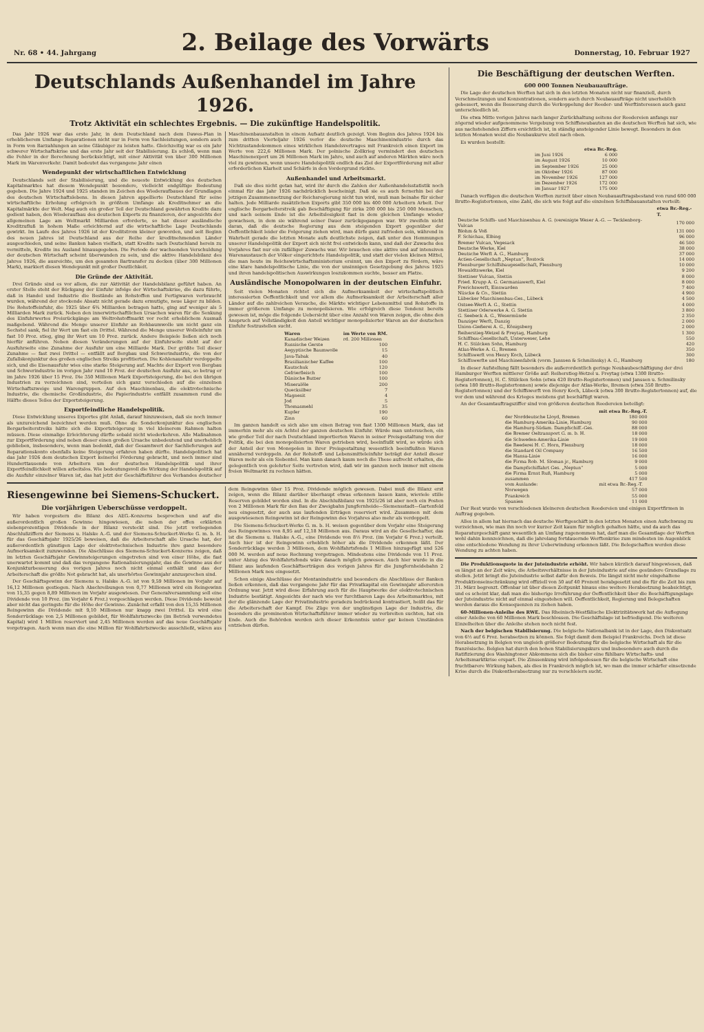Nr. 68 • 44. Jahrgang 2. Beilage des Vorwärts Donnerstag, 10. Februar 1927
Deutschlands Außenhandel im Jahre 1926.
Trotz Aktivität ein schlechtes Ergebnis. — Die zukünftige Handelspolitik.
Das Jahr 1926 war das erste Jahr, in dem Deutschland nach dem Dawes-Plan in erheblicherem Umfange Reparationen nicht nur in Form von Sachleistungen, sondern auch in Form von Barzahlungen an seine Gläubiger zu leisten hatte. Gleichzeitig war es ein Jahr schwerer Wirtschaftskrise und das erste Jahr seit der Stabilisierung. Es schloß, wenn man die Fehler in der Berechnung berücksichtigt, mit einer Aktivität von über 300 Millionen Mark im Warenverkehr. Damit bedeutet das vergangene Jahr einen
Wendepunkt der wirtschaftlichen Entwicklung
Deutschlands seit der Stabilisierung, und die neueste Entwicklung des deutschen Kapitalmarktes hat diesem Wendepunkt besondere, vielleicht endgültige Bedeutung gegeben. Die Jahre 1924 und 1925 standen im Zeichen des Wiederaufbaues der Grundlagen des deutschen Wirtschaftslebens. In diesen Jahren appellierte Deutschland für seine wirtschaftliche Erholung erfolgreich in größtem Umfange als Kreditnehmer an die Kapitalmärkte der Welt. Mag auch ein großer Teil der Deutschland gewährten Kredite dazu gedient haben, den Wiederaufbau des deutschen Exports zu finanzieren, der angesichts der allgemeinen Lage am Weltmarkt Milliarden erforderte, so hat dieser ausländische Kreditzufluß in hohem Maße erleichternd auf die wirtschaftliche Lage Deutschlands gewirkt. Im Laufe des Jahres 1926 ist der Kreditstrom kleiner geworden, und seit Beginn des neuen Jahres ist Deutschland aus der Reihe der kreditnehmenden Länder ausgeschieden, und seine Banken haben vielfach, statt Kredite nach Deutschland herein zu vermitteln, Kredite ins Ausland hinausgegeben. Die Periode der wachsenden Verschuldung der deutschen Wirtschaft scheint überwunden zu sein, und die aktive Handelsbilanz des Jahres 1926, die ausreichte, um den gesamten Bartransfer zu decken (über 300 Millionen Mark), markiert diesen Wendepunkt mit großer Deutlichkeit.
Die Gründe der Aktivität.
Drei Gründe sind es vor allem, die zur Aktivität der Handelsbilanz geführt haben. An erster Stelle steht der Rückgang der Einfuhr infolge der Wirtschaftskrise, die dazu führte, daß in Handel und Industrie die Bestände an Rohstoffen und Fertigwaren verbraucht wurden, während der stockende Absatz nicht gerade dazu ermutigte, neue Läger zu bilden. Die Rohstoffeinfuhr, die 1925 über 6¾ Milliarden betragen hatte, ging auf weniger als 5 Milliarden Mark zurück. Neben den innerwirtschaftlichen Ursachen waren für die Senkung des Einfuhrwertes Preisrückgänge am Weltrohstoffmarkt vor recht erheblichem Ausmaß maßgebend. Während die Menge unserer Einfuhr an Rohbaumwolle um nicht ganz ein Sechstel sank, fiel ihr Wert um fast ein Drittel. Während die Menge unserer Wolleinfuhr um fast 10 Proz. stieg, ging ihr Wert um 10 Proz. zurück. Andere Beispiele ließen sich noch hierfür anführen. Neben diesen Veränderungen auf der Einfuhrseite steht auf der Ausfuhrseite eine Zunahme der Ausfuhr um eine Milliarde Mark. Der größte Teil dieser Zunahme — fast zwei Drittel — entfällt auf Bergbau und Schwerindustrie, die von der Zufallskonjunktur des großen englischen Streiks profitierten. Die Kohlenausfuhr verdoppelte sich, und die Eisenausfuhr wies eine starke Steigerung auf. Machte der Export von Bergbau und Schwerindustrie im vorigen Jahr rund 10 Proz. der deutschen Ausfuhr aus, so betrug er im Jahre 1926 über 15 Proz. Die 350 Millionen Mark Exportsteigerung, die bei den übrigen Industrien zu verzeichnen sind, verteilen sich ganz verschieden auf die einzelnen Wirtschaftszweige und Warengruppen. Auf den Maschinenbau, die elektrotechnische Industrie, die chemische Großindustrie, die Papierindustrie entfällt zusammen rund die Hälfte dieses Teiles der Exportsteigerung.
Exportfeindliche Handelspolitik.
Diese Entwicklung unseres Exportes gibt Anlaß, darauf hinzuweisen, daß sie noch immer als unzureichend bezeichnet werden muß. Ohne die Sonderkonjunktur des englischen Bergarbeiterstreiks hätte sich die Exportsteigerung in viel kleinerem Rahmen halten müssen. Diese einmalige Erleichterung dürfte sobald nicht wiederkehren. Alle Maßnahmen zur Exportförderung sind neben dieser einen großen Ursache unbedeutend und unerheblich geblieben, insbesondere, wenn man bedenkt, daß der Gesamtwert der Sachlieferungen auf Reparationskonto ebenfalls keine Steigerung erfahren haben dürfte. Handelspolitisch hat das Jahr 1926 dem deutschen Export keinerlei Förderung gebracht, und noch immer sind Hunderttausende von Arbeitern um der deutschen Handelspolitik und ihrer Exportfeindlichkeit willen arbeitslos. Wie bedeutungsvoll die Wirkung der Handelspolitik auf die Ausfuhr einzelner Waren ist, das hat jetzt der Geschäftsführer des Verbandes deutscher Maschinenbauanstalten in einem Aufsatz deutlich gezeigt. Vom Beginn des Jahres 1924 bis zum dritten Vierteljahr 1926 verlor die deutsche Maschinenindustrie durch das Nichtzustandekommen eines wirklichen Handelsvertrages mit Frankreich einen Export im Werte von 222,6 Millionen Mark. Der polnische Zollkrieg vermindert den deutschen Maschinenexport um 26 Millionen Mark im Jahre, und auch auf anderen Märkten wäre noch viel zu gewinnen, wenn unsere Handelspolitik endlich das Ziel der Exportförderung mit aller erforderlichen Klarheit und Schärfe in den Vordergrund rückte.
Außenhandel und Arbeitsmarkt.
Daß sie dies nicht getan hat, wird ihr durch die Zahlen der Außenhandelsstatistik noch einmal für das Jahr 1926 nachdrücklich bescheinigt. Daß sie es auch fernerhin bei der jetzigen Zusammensetzung der Reichsregierung nicht tun wird, muß man beinahe für sicher halten. Jede Milliarde zusätzlichen Exports gibt 350 000 bis 400 000 Arbeitern Arbeit. Der englische Bergarbeiterstreik gab Beschäftigung für zirka 200 000 bis 250 000 Menschen, und nach seinem Ende ist die Arbeitslosigkeit fast in dem gleichen Umfange wieder gewachsen, in dem sie während seiner Dauer zurückgegangen war. Wir zweifeln nicht daran, daß die deutsche Regierung aus dem steigenden Export gegenüber der Oeffentlichkeit leider die Folgerung ziehen wird, man dürfe ganz zufrieden sein, während in Wahrheit gerade die letzten Monate aufs deutlichste zeigen, daß unter den Hemmungen unserer Handelspolitik der Export sich nicht frei entwickeln kann, und daß der Zuwachs des Vorjahres fast nur ein zufälliger Zuwachs war. Wir brauchen eine aktive und auf intensiven Warenaustausch der Völker eingerichtete Handelspolitik, und statt der vielen kleinen Mittel, die man heute im Reichswirtschaftsministerium ersinnt, um den Export zu fördern, wäre eine klare handelspolitische Linie, die von der unsinnigen Gesetzgebung des Jahres 1925 und ihren handelspolitischen Auswirkungen loszukommen suchte, besser am Platze.
Ausländische Monopolwaren in der deutschen Einfuhr.
Seit vielen Monaten richtet sich die Aufmerksamkeit der wirtschaftspolitisch interessierten Oeffentlichkeit und vor allem die Aufmerksamkeit der Arbeiterschaft aller Länder auf die zahlreichen Versuche, die Märkte wichtiger Lebensmittel und Rohstoffe in immer größerem Umfange zu monopolisieren. Wie erfolgreich diese Tendenz bereits gewesen ist, möge die folgende Uebersicht über eine Anzahl von Waren zeigen, die ohne den Anspruch auf Vollständigkeit den Anteil wichtiger monopolisierter Waren an der deutschen Einfuhr festzustellen sucht.
| Waren | im Werte von RM. |
| --- | --- |
| Kanadischer Weizen | rd. 200 Millionen |
| Russische Gerste | 100 |
| Aegyptische Baumwolle | 15 |
| Java-Tabak | 40 |
| Brasilianischer Kaffee | 100 |
| Kautschuk | 120 |
| Gefrierfleisch | 100 |
| Dänische Butter | 100 |
| Mineralöle | 200 |
| Quecksilber | 7 |
| Magnesit | 4 |
| Jod | 5 |
| Thomasmehl | 35 |
| Kupfer | 190 |
| Zinn | 60 |
Im ganzen handelt es sich also um einen Betrag von fast 1300 Millionen Mark, das ist immerhin mehr als ein Achtel der ganzen deutschen Einfuhr. Würde man untersuchen, ein wie großer Teil der nach Deutschland importierten Waren in seiner Preisgestaltung von der Politik, die bei den monopolisierten Waren getrieben wird, beeinflußt wird, so würde sich der Anteil der von Monopolen in ihrer Preisgestaltung wesentlich beeinflußten Waren annähernd verdoppeln. An der Rohstoff- und Lebensmitteleinfuhr beträgt der Anteil dieser Waren mehr als ein Siebentel. Man kann danach kaum noch die These aufrecht erhalten, die gelegentlich von gelehrter Seite vertreten wird, daß wir im ganzen noch immer mit einem freien Weltmarkt zu rechnen hätten.
Riesengewinne bei Siemens-Schuckert.
Die vorjährigen Ueberschüsse verdoppelt.
Wir haben vorgestern die Bilanz des AEG.-Konzerns besprochen und auf die außerordentlich großen Gewinne hingewiesen, die neben der offen erklärten siebenprozentigen Dividende in der Bilanz versteckt sind. Die jetzt vorliegenden Abschlußziffern der Siemens u. Halske A.-G. und der Siemens-Schuckert-Werke G. m. b. H. für das Geschäftsjahr 1925/26 beweisen, daß die Arbeiterschaft alle Ursache hat, der außerordentlich günstigen Lage der elektrotechnischen Industrie ihre ganz besondere Aufmerksamkeit zuzuwenden. Die Abschlüsse des Siemens-Schuckert-Konzerns zeigen, daß im letzten Geschäftsjahr Gewinnsteigerungen eingetreten sind von einer Höhe, die fast unerwartet kommt und daß das vergangene Rationalisierungsjahr, das die Gewinne aus der Konjunkturbesserung des vorigen Jahres noch nicht einmal enthält und das der Arbeiterschaft die größte Not gebracht hat, als unerhörtes Gewinnjahr anzusprechen sind.
Der Geschäftsgewinn der Siemens u. Halske A.-G. ist von 9,59 Millionen im Vorjahr auf 16,12 Millionen gestiegen. Nach Abschreibungen von 0,77 Millionen wird ein Reingewinn von 15,35 gegen 8,89 Millionen im Vorjahr ausgewiesen. Der Generalversammlung soll eine Dividende von 10 Proz. (im Vorjahr 6 Proz.) vorgeschlagen werden. Diese Dividende beweist aber nicht das geringste für die Höhe der Gewinne. Zunächst erfaßt von den 15,35 Millionen Reingewinn die Dividende mit 9,10 Millionen nur knapp zwei Drittel. Es wird eine Sonderrücklage von 2,5 Millionen gebildet, für Wohlfahrtszwecke (im Betrieb verwendetes Kapital) wird 1 Million reserviert und 2,45 Millionen werden auf das neue Geschäftsjahr vorgetragen. Auch wenn man die eine Million für Wohlfahrtszwecke ausschließt, wären aus dem Reingewinn über 15 Proz. Dividende möglich gewesen. Dabei muß die Bilanz erst zeigen, wenn die Bilanz darüber überhaupt etwas erkennen lassen kann, wieviele stille Reserven gebildet worden sind. In die Abschlußbilanz von 1925/26 ist aber noch ein Posten von 2 Millionen Mark für den Bau der Zweigbahn Jungfernheide—Siemensstadt—Gartenfeld neu eingesetzt, der auch aus laufenden Erträgen reserviert wird. Zusammen mit dem ausgewiesenen Reingewinn ist der Reingewinn des Vorjahres also mehr als verdoppelt.
Die Siemens-Schuckert-Werke G. m. b. H. weisen gegenüber dem Vorjahr eine Steigerung des Reingewinnes von 8,95 auf 12,18 Millionen aus. Daraus wird an die Gesellschafter, das ist die Siemens u. Halske A.-G., eine Dividende von 8½ Proz. (im Vorjahr 6 Proz.) verteilt. Auch hier ist der Reingewinn erheblich höher als die Dividende erkennen läßt. Der Sonderrücklage werden 3 Millionen, dem Wohlfahrtsfonds 1 Million hinzugefügt und 526 000 M. werden auf neue Rechnung vorgetragen. Mindestens eine Dividende von 11 Proz. unter Abzug des Wohlfahrtsfonds wäre danach möglich gewesen. Auch hier wurde in die Bilanz aus laufenden Geschäftserträgen des vorigen Jahres für die Jungfernheidebahn 2 Millionen Mark neu eingesetzt.
Schon einige Abschlüsse der Montanindustrie und besonders die Abschlüsse der Banken ließen erkennen, daß das vergangene Jahr für das Privatkapital ein Gewinnjahr allerersten Ordnung war. Jetzt wird diese Erfahrung auch für die Hauptwerke der elektrotechnischen Industrie bestätigt. Angesichts der nach wie vor furchtbaren Lage des Arbeitsmarktes, mit der die glänzende Lage der Privatindustrie geradezu bedrückend kontrastiert, heißt das für die Arbeiterschaft der Kampf. Die Züge von der ungünstigen Lage der Industrie, die besonders die prominenten Wirtschaftsführer immer wieder zu verbreiten suchten, hat ein Ende. Auch die Behörden werden sich dieser Erkenntnis unter gar keinen Umständen entziehen dürfen.
Die Beschäftigung der deutschen Werften.
600 000 Tonnen Neubauaufträge.
Die Lage der deutschen Werften hat sich in den letzten Monaten nicht nur finanziell, durch Verschmelzungen und Konzentrationen, sondern auch durch Neubauaufträge nicht unerheblich gebessert, wenn die Besserung durch die Verkoppelung der Reeder- und Werftinteressen auch ganz unterschiedlich ist.
Die etwa Mitte vorigen Jahres nach langer Zurückhaltung seitens der Reedereien anfangs nur zögernd wieder aufgenommene Vergebung von Schiffsneubauten an die deutschen Werften hat sich, wie aus nachstehenden Ziffern ersichtlich ist, in ständig ansteigender Linie bewegt. Besonders in den letzten Monaten weist die Neubaukurve steil nach oben.
Es wurden bestellt:
| | etwa Br.-Reg. |
| --- | --- |
| im Juni 1926 | 6 000 |
| im August 1926 | 10 000 |
| im September 1926 | 25 000 |
| im Oktober 1926 | 87 000 |
| im November 1926 | 127 000 |
| im Dezember 1926 | 172 000 |
| im Januar 1927 | 175 000 |
Danach verfügen die deutschen Werften zurzeit über einen Neubauauftragsbestand von rund 600 000 Brutto-Registertonnen, eine Zahl, die sich wie folgt auf die einzelnen Schiffsbauanstalten verteilt:
| | etwa Br.-Reg.-T. |
| --- | --- |
| Deutsche Schiffs- und Maschinenbau A. G. (vereinigte Weser A.-G. — Tecklenborg-Vulcan | 170 000 |
| Blohm & Voß | 131 000 |
| F. Schichau, Elbing | 96 000 |
| Bremer Vulcan, Vegesack | 46 500 |
| Deutsche Werke, Kiel | 38 000 |
| Deutsche Werft A. G., Hamburg | 37 000 |
| Actien-Gesellschaft „Neptun“, Rostock | 14 000 |
| Flensburger Schiffsbaugesellschaft, Flensburg | 10 000 |
| Howaldtswerke, Kiel | 9 200 |
| Stettiner Vulcan, Stettin | 8 000 |
| Fried. Krupp A. G. Germaniawerft, Kiel | 8 000 |
| Frerichswerft, Einswarden | 7 400 |
| Nüscke & Co., Stettin | 4 900 |
| Lübecker Maschinenbau-Ges., Lübeck | 4 500 |
| Ostsee-Werft A. G., Stettin | 4 000 |
| Stettiner Oderwerke A. G. Stettin | 3 800 |
| G. Seebeck A. G., Wesermünde | 2 350 |
| Danziger Werft, Danzig | 2 000 |
| Union-Gießerei A. G., Königsberg | 2 000 |
| Reiherstieg-Wetzel & Freytag, Hamburg | 1 300 |
| Schiffbau-Gesellschaft, Unterweser, Lehe | 550 |
| H. C. Stülcken Sohn, Hamburg | 420 |
| Atlas-Werke A. G., Bremen | 350 |
| Schiffswerft von Henry Koch, Lübeck | 300 |
| Schiffswerfte und Maschinenfabrik (vorm. Janssen & Schmilinsky) A. G., Hamburg | 180 |
In dieser Aufstellung fällt besonders die außerordentlich geringe Neubaubeschäftigung der drei Hamburger Werften mittlerer Größe auf: Reiherstieg-Wetzel u. Freytag (etwa 1300 Brutto-Registertonnen), H. C. Stülcken Sohn (etwa 420 Brutto-Registertonnen) und Janssen u. Schmilinsky (etwa 180 Brutto-Registertonnen) sowie diejenige der Atlas-Werke, Bremen (etwa 350 Brutto-Registertonnen) und der Schiffswerft von Henry Koch, Lübeck (etwa 300 Brutto-Registertonnen) auf, die vor dem und während des Krieges meistens gut beschäftigt waren.
An der Gesamtauftragsziffer sind von größeren deutschen Reedereien beteiligt:
| | mit etwa Br.-Reg.-T. |
| --- | --- |
| der Norddeutsche Lloyd, Bremen | 180 000 |
| die Hamburg-Amerika-Linie, Hamburg | 90 000 |
| die Hamburg-Südam. Dampfschiff.-Ges. | 88 000 |
| die Bremer Oeltransport G. m. b. H. | 18 000 |
| die Schweden-Amerika-Linie | 19 000 |
| die Reederei H. C. Horn, Flensburg | 18 000 |
| die Standard Oil Company | 16 500 |
| die Hansa-Linie | 16 000 |
| die Firma Rob. M. Sloman jr., Hamburg | 9 000 |
| die Dampfschiffahrt Ges. „Neptun“ | 5 000 |
| die Firma Ernst Ruß, Hamburg | 5 000 |
| zusammen | 417 500 |
| vom Auslande: | mit etwa Br.-Reg.-T. |
| Norwegen | 57 000 |
| Frankreich | 55 000 |
| Spanien | 11 000 |
Der Rest wurde von verschiedenen kleineren deutschen Reedereien und einigen Exportfirmen in Auftrag gegeben.
Alles in allem hat hiernach das deutsche Werftgeschäft in den letzten Monaten einen Aufschwung zu verzeichnen, wie man ihn noch vor kurzer Zeit kaum für möglich gehalten hätte, und da auch das Reparaturgeschäft ganz wesentlich an Umfang zugenommen hat, darf man die Gesamtlage der Werften wohl dahin kennzeichnen, daß die jahrelang fortdauernde Werftenkrise zum mindesten im Augenblick eine entschiedene Wendung zu ihrer Ueberwindung erkennen läßt. Die Belegschaften werden diese Wendung zu achten haben.
Die Produktionsquote in der Juteindustrie erhöht. Wir haben kürzlich darauf hingewiesen, daß es längst an der Zeit wäre, die Arbeitsverhältnisse in der Juteindustrie auf eine gesündere Grundlage zu stellen. Jetzt bringt die Juteindustrie selbst dafür den Beweis. Die längst nicht mehr eingehaltene Produktionseinschränkung wird offiziell von 50 auf 40 Prozent herabgesetzt und die für die Zeit bis zum 31. März begrenzt. Offenbar ist über diesen Zeitpunkt hinaus eine weitere Herabsetzung beabsichtigt, und es scheint klar, daß man die bisherige Irreführung der Oeffentlichkeit über die Beschäftigungslage der Juteindustrie nicht auf einmal eingestehen will. Oeffentlichkeit, Regierung und Belegschaften werden daraus die Konsequenzen zu ziehen haben.
60-Millionen-Anleihe des RWE. Das Rheinisch-Westfälische Elektrizitätswerk hat die Auflegung einer Anleihe von 60 Millionen Mark beschlossen. Die Geschäftslage ist befriedigend. Die weiteren Einzelheiten über die Anleihe stehen noch nicht fest.
Nach der belgischen Stabilisierung. Die belgische Nationalbank ist in der Lage, den Diskontsatz von 6½ auf 6 Proz. herabsetzen zu können. Sie folgt damit dem Beispiel Frankreichs. Doch ist diese Herabsetzung in Belgien von ungleich größerer Bedeutung für die belgische Wirtschaft als für die französische. Belgien hat durch den hohen Stabilisierungskurs und insbesondere auch durch die Ratifizierung des Washingtoner Abkommens sich die bisher eine fühlbare Wirtschafts- und Arbeitsmarktkrise erspart. Die Zinssenkung wird infolgedessen für die belgische Wirtschaft eine fruchtbarere Wirkung haben, als dies in Frankreich möglich ist, wo man die immer schärfer einsetzende Krise durch die Diskontherabsetzung nur zu verschleiern sucht.